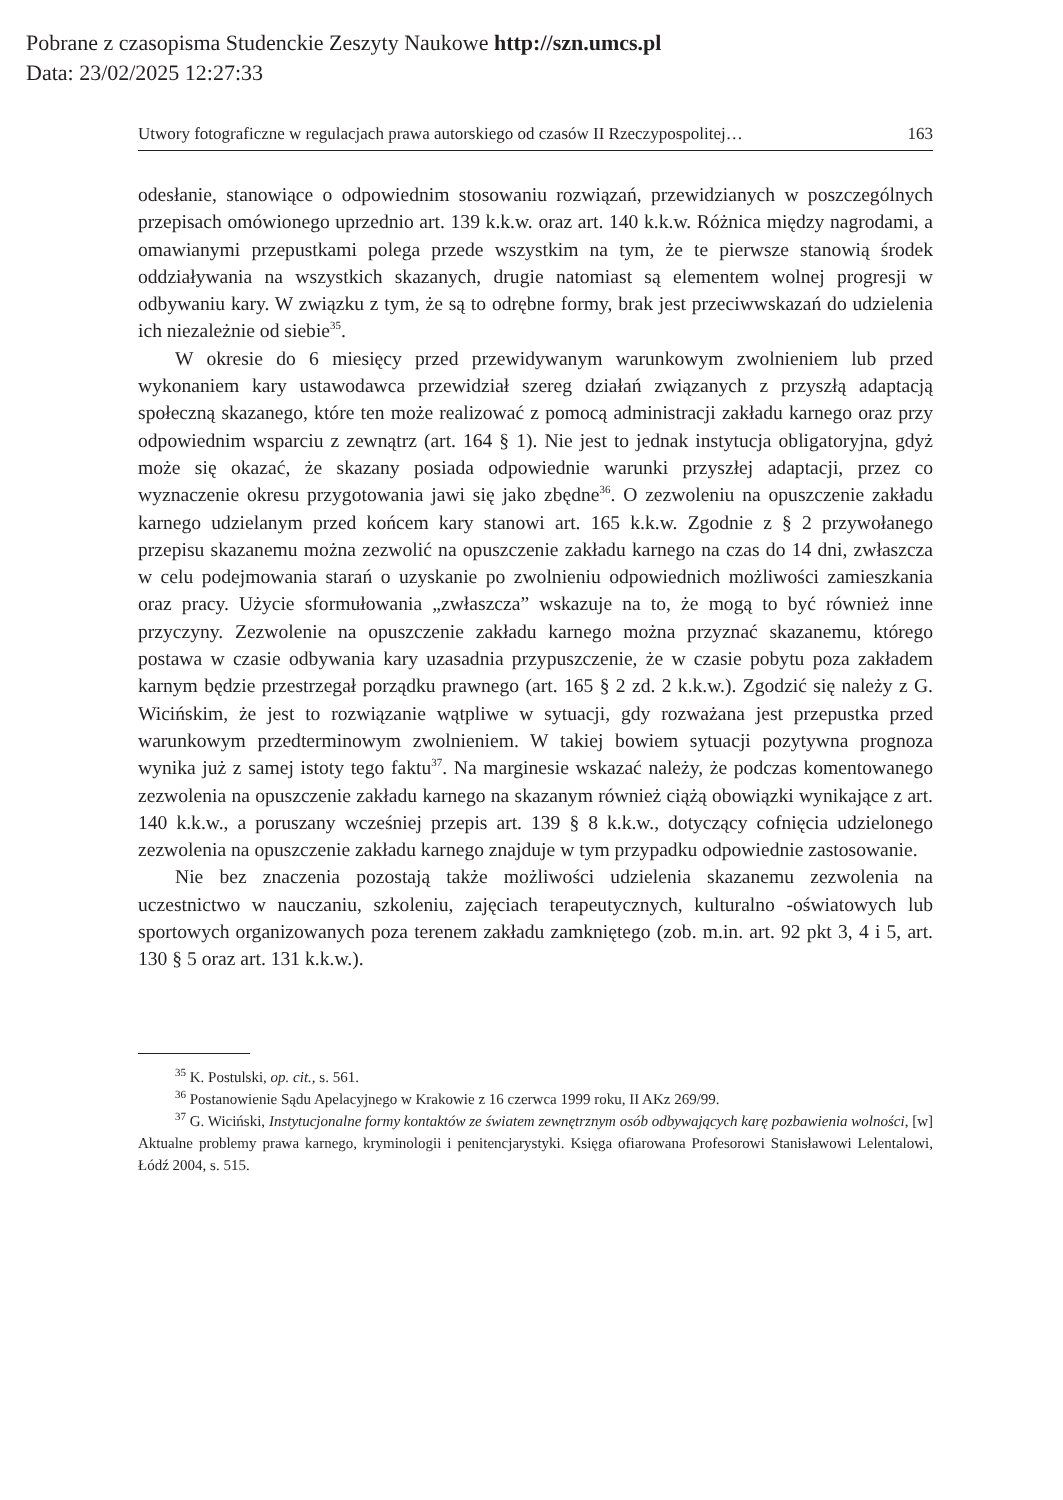Pobrane z czasopisma Studenckie Zeszyty Naukowe http://szn.umcs.pl
Data: 23/02/2025 12:27:33
Utwory fotograficzne w regulacjach prawa autorskiego od czasów II Rzeczypospolitej… 163
odesłanie, stanowiące o odpowiednim stosowaniu rozwiązań, przewidzianych w poszczególnych przepisach omówionego uprzednio art. 139 k.k.w. oraz art. 140 k.k.w. Różnica między nagrodami, a omawianymi przepustkami polega przede wszystkim na tym, że te pierwsze stanowią środek oddziaływania na wszystkich skazanych, drugie natomiast są elementem wolnej progresji w odbywaniu kary. W związku z tym, że są to odrębne formy, brak jest przeciwwskazań do udzielenia ich niezależnie od siebie<sup>35</sup>.
W okresie do 6 miesięcy przed przewidywanym warunkowym zwolnieniem lub przed wykonaniem kary ustawodawca przewidział szereg działań związanych z przyszłą adaptacją społeczną skazanego, które ten może realizować z pomocą administracji zakładu karnego oraz przy odpowiednim wsparciu z zewnątrz (art. 164 § 1). Nie jest to jednak instytucja obligatoryjna, gdyż może się okazać, że skazany posiada odpowiednie warunki przyszłej adaptacji, przez co wyznaczenie okresu przygotowania jawi się jako zbędne<sup>36</sup>. O zezwoleniu na opuszczenie zakładu karnego udzielanym przed końcem kary stanowi art. 165 k.k.w. Zgodnie z § 2 przywołanego przepisu skazanemu można zezwolić na opuszczenie zakładu karnego na czas do 14 dni, zwłaszcza w celu podejmowania starań o uzyskanie po zwolnieniu odpowiednich możliwości zamieszkania oraz pracy. Użycie sformułowania „zwłaszcza” wskazuje na to, że mogą to być również inne przyczyny. Zezwolenie na opuszczenie zakładu karnego można przyznać skazanemu, którego postawa w czasie odbywania kary uzasadnia przypuszczenie, że w czasie pobytu poza zakładem karnym będzie przestrzegał porządku prawnego (art. 165 § 2 zd. 2 k.k.w.). Zgodzić się należy z G. Wicińskim, że jest to rozwiązanie wątpliwe w sytuacji, gdy rozważana jest przepustka przed warunkowym przedterminowym zwolnieniem. W takiej bowiem sytuacji pozytywna prognoza wynika już z samej istoty tego faktu<sup>37</sup>. Na marginesie wskazać należy, że podczas komentowanego zezwolenia na opuszczenie zakładu karnego na skazanym również ciążą obowiązki wynikające z art. 140 k.k.w., a poruszany wcześniej przepis art. 139 § 8 k.k.w., dotyczący cofnięcia udzielonego zezwolenia na opuszczenie zakładu karnego znajduje w tym przypadku odpowiednie zastosowanie.
Nie bez znaczenia pozostają także możliwości udzielenia skazanemu zezwolenia na uczestnictwo w nauczaniu, szkoleniu, zajęciach terapeutycznych, kulturalno -oświatowych lub sportowych organizowanych poza terenem zakładu zamkniętego (zob. m.in. art. 92 pkt 3, 4 i 5, art. 130 § 5 oraz art. 131 k.k.w.).
<sup>35</sup> K. Postulski, op. cit., s. 561.
<sup>36</sup> Postanowienie Sądu Apelacyjnego w Krakowie z 16 czerwca 1999 roku, II AKz 269/99.
<sup>37</sup> G. Wiciński, Instytucjonalne formy kontaktów ze światem zewnętrznym osób odbywających karę pozbawienia wolności, [w] Aktualne problemy prawa karnego, kryminologii i penitencjarystyki. Księga ofiarowana Profesorowi Stanisławowi Lelentalowi, Łódź 2004, s. 515.